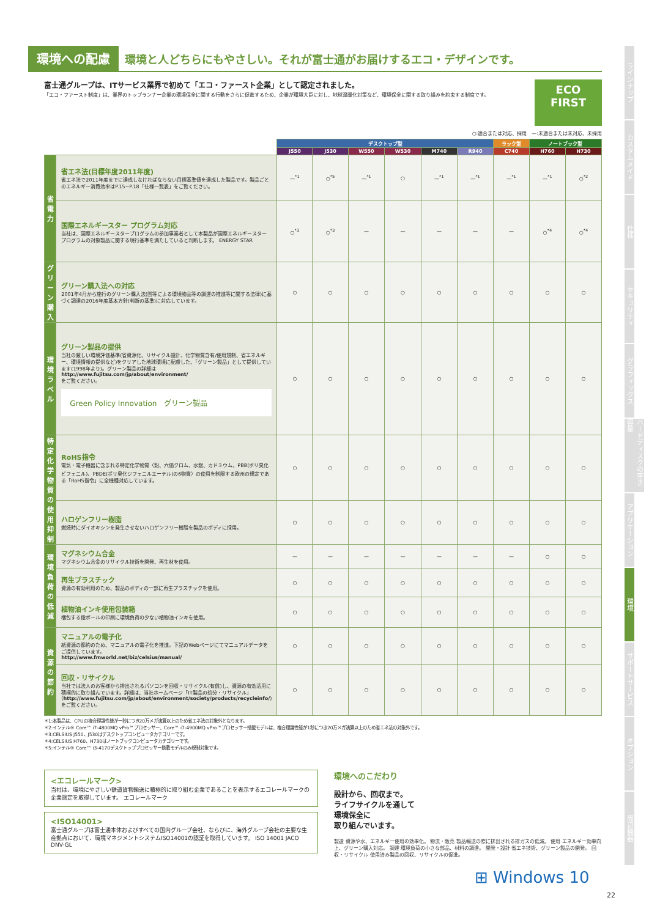環境への配慮 環境と人どちらにもやさしい。それが富士通がお届けするエコ・デザインです。
富士通グループは、ITサービス業界で初めて「エコ・ファースト企業」として認定されました。
「エコ・ファースト制度」は、業界のトップランナー企業の環境保全に関する行動をさらに促進するため、企業が環境大臣に対し、地球温暖化対策など、環境保全に関する取り組みを約束する制度です。
ECO
FIRST
○:適合または対応、採用　—:未適合または未対応、未採用
| | | デスクトップ型 | | | | | | ラック型 | ノートブック型 | |
| | | J550 | J530 | W550 | W530 | M740 | R940 | C740 | H760 | H730 |
| 省電力 | 省エネ法(目標年度2011年度) 省エネ法で2011年度までに達成しなければならない目標基準値を達成した製品です。製品ごとのエネルギー消費効率はP.15~P.18「仕様一覧表」をご覧ください。 | —<sup>*1</sup> | ○<sup>*5</sup> | —<sup>*1</sup> | ○ | —<sup>*1</sup> | —<sup>*1</sup> | —<sup>*1</sup> | —<sup>*1</sup> | ○<sup>*2</sup> |
| | 国際エネルギースター プログラム対応 当社は、国際エネルギースタープログラムの参加事業者として本製品が国際エネルギースタープログラムの対象製品に関する現行基準を満たしていると判断します。 ENERGY STAR | ○<sup>*3</sup> | ○<sup>*3</sup> | — | — | — | — | — | ○<sup>*4</sup> | ○<sup>*4</sup> |
| グリーン購入 | グリーン購入法への対応 2001年4月から施行のグリーン購入法(国等による環境物品等の調達の推進等に関する法律)に基づく調達の2016年度基本方針(判断の基準)に対応しています。 | ○ | ○ | ○ | ○ | ○ | ○ | ○ | ○ | ○ |
| 環境ラベル | グリーン製品の提供 当社の厳しい環境評価基準(省資源化、リサイクル設計、化学物質含有/使用規制、省エネルギー、環境情報の提供など)をクリアした地球環境に配慮した、「グリーン製品」として提供しています(1998年より)。グリーン製品の詳細は http://www.fujitsu.com/jp/about/environment/ をご覧ください。 Green Policy Innovation グリーン製品 | ○ | ○ | ○ | ○ | ○ | ○ | ○ | ○ | ○ |
| 特定化学物質の使用抑制 | RoHS指令 電気・電子機器に含まれる特定化学物質〈鉛、六価クロム、水銀、カドミウム、PBB(ポリ臭化ビフェニル)、PBDE(ポリ臭化ジフェニルエーテル)の6物質〉の使用を制限する欧州の規定である「RoHS指令」に全機種対応しています。 | ○ | ○ | ○ | ○ | ○ | ○ | ○ | ○ | ○ |
| | ハロゲンフリー樹脂 燃焼時にダイオキシンを発生させないハロゲンフリー樹脂を製品のボディに採用。 | ○ | ○ | ○ | ○ | ○ | ○ | ○ | ○ | ○ |
| 環境負荷の低減 | マグネシウム合金 マグネシウム合金のリサイクル技術を開発、再生材を使用。 | — | — | — | — | — | — | — | ○ | ○ |
| | 再生プラスチック 資源の有効利用のため、製品のボディの一部に再生プラスチックを使用。 | ○ | ○ | ○ | ○ | ○ | ○ | ○ | ○ | ○ |
| | 植物油インキ使用包装箱 梱包する段ボールの印刷に環境負荷の少ない植物油インキを使用。 | ○ | ○ | ○ | ○ | ○ | ○ | ○ | ○ | ○ |
| 資源の節約 | マニュアルの電子化 紙資源の節約のため、マニュアルの電子化を推進。下記のWebページにてマニュアルデータをご提供しています。 http://www.fmworld.net/biz/celsius/manual/ | ○ | ○ | ○ | ○ | ○ | ○ | ○ | ○ | ○ |
| | 回収・リサイクル 当社では法人のお客様から排出されるパソコンを回収・リサイクル(有償)し、資源の有効活用に積極的に取り組んでいます。詳細は、当社ホームページ「IT製品の処分・リサイクル」( http://www.fujitsu.com/jp/about/environment/society/products/recycleinfo/ )をご覧ください。 | ○ | ○ | ○ | ○ | ○ | ○ | ○ | ○ | ○ |
＊1:本製品は、CPUの複合理論性能が一秒につき20万メガ演算以上のため省エネ法の対象外となります。
＊2:インテル® Core™ i7-4800MQ vPro™プロセッサー、Core™ i7-4900MQ vPro™プロセッサー搭載モデルは、複合理論性能が1秒につき20万メガ演算以上のため省エネ法の対象外です。
＊3:CELSIUS J550、J530はデスクトップコンピュータカテゴリーです。
＊4:CELSIUS H760、H730はノートブックコンピュータカテゴリーです。
＊5:インテル® Core™ i3-4170デスクトッププロセッサー搭載モデルのみ規制対象です。
<エコレールマーク>
当社は、環境にやさしい鉄道貨物輸送に積極的に取り組む企業であることを表示するエコレールマークの企業認定を取得しています。 エコレールマーク
<ISO14001>
富士通グループは富士通本体およびすべての国内グループ会社、ならびに、海外グループ会社の主要な生産拠点において、環境マネジメントシステムISO14001の認証を取得しています。 ISO 14001 JACO DNV·GL
環境へのこだわり
設計から、回収まで。
ライフサイクルを通して
環境保全に
取り組んでいます。
製造 資源や水、エネルギー使用の効率化。 物流・販売 製品輸送の際に排出される排ガスの低減。 使用 エネルギー効率向上、グリーン購入対応。 調達 環境負荷の小さな部品、材料の調達。 開発・設計 省エネ技術、グリーン製品の開発。 回収・リサイクル 使用済み製品の回収、リサイクルの促進。
ラインナップ
カスタムメイド
仕様
セキュリティ
グラフィックス
ハードディスクの空き容量
アプリケーション
環境
サポートサービス
オプション
周辺機器
⊞ Windows 10
22